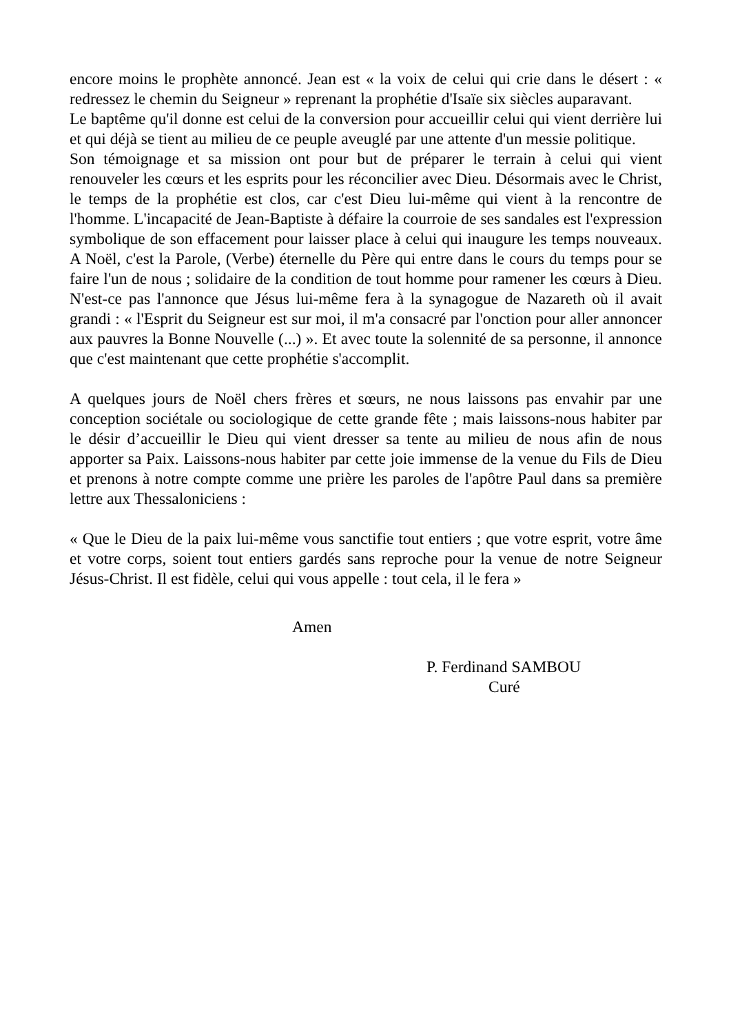encore moins le prophète annoncé. Jean est « la voix de celui qui crie dans le désert : « redressez le chemin du Seigneur » reprenant la prophétie d'Isaïe six siècles auparavant.
Le baptême qu'il donne est celui de la conversion pour accueillir celui qui vient derrière lui et qui déjà se tient au milieu de ce peuple aveuglé par une attente d'un messie politique.
Son témoignage et sa mission ont pour but de préparer le terrain à celui qui vient renouveler les cœurs et les esprits pour les réconcilier avec Dieu. Désormais avec le Christ, le temps de la prophétie est clos, car c'est Dieu lui-même qui vient à la rencontre de l'homme. L'incapacité de Jean-Baptiste à défaire la courroie de ses sandales est l'expression symbolique de son effacement pour laisser place à celui qui inaugure les temps nouveaux. A Noël, c'est la Parole, (Verbe) éternelle du Père qui entre dans le cours du temps pour se faire l'un de nous ; solidaire de la condition de tout homme pour ramener les cœurs à Dieu. N'est-ce pas l'annonce que Jésus lui-même fera à la synagogue de Nazareth où il avait grandi : « l'Esprit du Seigneur est sur moi, il m'a consacré par l'onction pour aller annoncer aux pauvres la Bonne Nouvelle (...) ». Et avec toute la solennité de sa personne, il annonce que c'est maintenant que cette prophétie s'accomplit.
A quelques jours de Noël chers frères et sœurs, ne nous laissons pas envahir par une conception sociétale ou sociologique de cette grande fête ; mais laissons-nous habiter par le désir d’accueillir le Dieu qui vient dresser sa tente au milieu de nous afin de nous apporter sa Paix. Laissons-nous habiter par cette joie immense de la venue du Fils de Dieu et prenons à notre compte comme une prière les paroles de l'apôtre Paul dans sa première lettre aux Thessaloniciens :
« Que le Dieu de la paix lui-même vous sanctifie tout entiers ; que votre esprit, votre âme et votre corps, soient tout entiers gardés sans reproche pour la venue de notre Seigneur Jésus-Christ. Il est fidèle, celui qui vous appelle : tout cela, il le fera »
Amen
P. Ferdinand SAMBOU
Curé